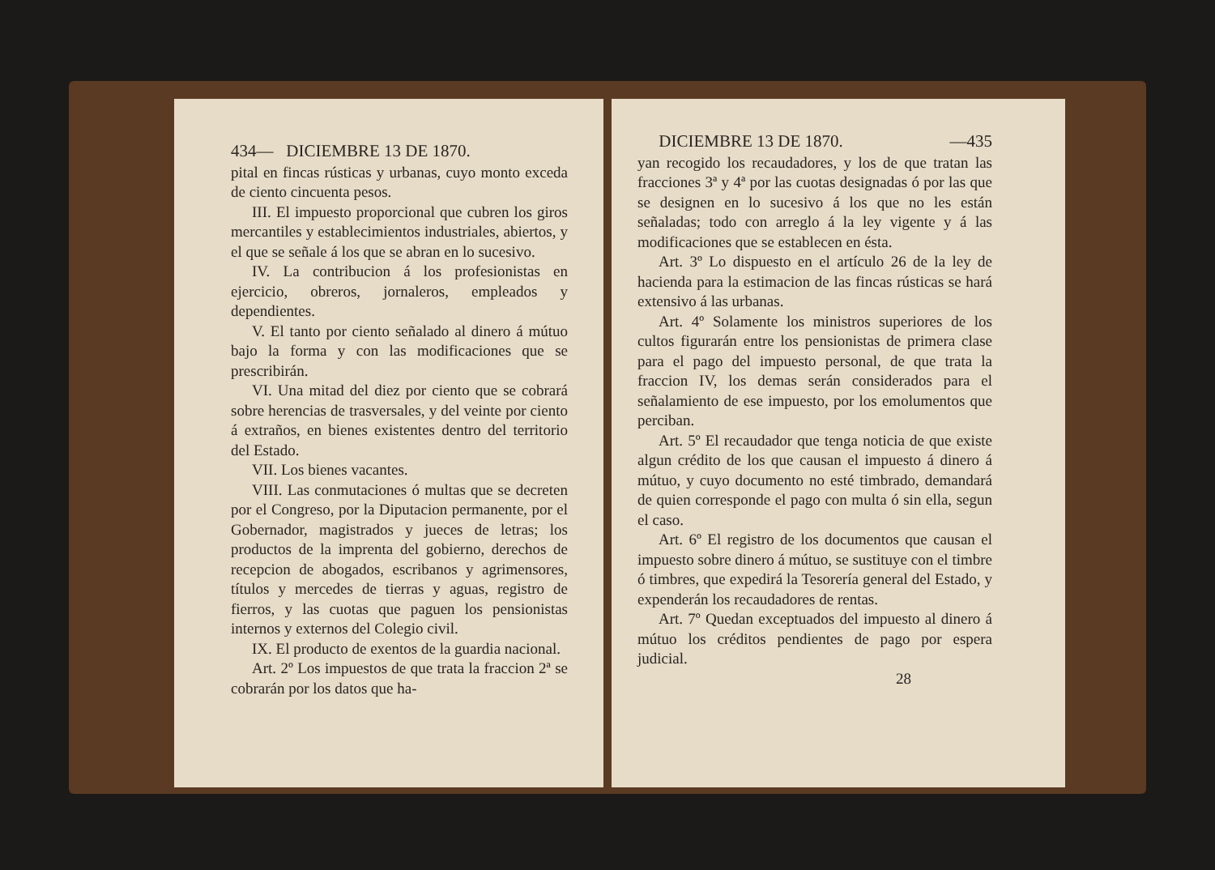434— DICIEMBRE 13 DE 1870.
pital en fincas rústicas y urbanas, cuyo monto exceda de ciento cincuenta pesos.
III. El impuesto proporcional que cubren los giros mercantiles y establecimientos industriales, abiertos, y el que se señale á los que se abran en lo sucesivo.
IV. La contribucion á los profesionistas en ejercicio, obreros, jornaleros, empleados y dependientes.
V. El tanto por ciento señalado al dinero á mútuo bajo la forma y con las modificaciones que se prescribirán.
VI. Una mitad del diez por ciento que se cobrará sobre herencias de trasversales, y del veinte por ciento á extraños, en bienes existentes dentro del territorio del Estado.
VII. Los bienes vacantes.
VIII. Las conmutaciones ó multas que se decreten por el Congreso, por la Diputacion permanente, por el Gobernador, magistrados y jueces de letras; los productos de la imprenta del gobierno, derechos de recepcion de abogados, escribanos y agrimensores, títulos y mercedes de tierras y aguas, registro de fierros, y las cuotas que paguen los pensionistas internos y externos del Colegio civil.
IX. El producto de exentos de la guardia nacional.
Art. 2º Los impuestos de que trata la fraccion 2ª se cobrarán por los datos que ha-
DICIEMBRE 13 DE 1870. —435
yan recogido los recaudadores, y los de que tratan las fracciones 3ª y 4ª por las cuotas designadas ó por las que se designen en lo sucesivo á los que no les están señaladas; todo con arreglo á la ley vigente y á las modificaciones que se establecen en ésta.
Art. 3º Lo dispuesto en el artículo 26 de la ley de hacienda para la estimacion de las fincas rústicas se hará extensivo á las urbanas.
Art. 4º Solamente los ministros superiores de los cultos figurarán entre los pensionistas de primera clase para el pago del impuesto personal, de que trata la fraccion IV, los demas serán considerados para el señalamiento de ese impuesto, por los emolumentos que perciban.
Art. 5º El recaudador que tenga noticia de que existe algun crédito de los que causan el impuesto á dinero á mútuo, y cuyo documento no esté timbrado, demandará de quien corresponde el pago con multa ó sin ella, segun el caso.
Art. 6º El registro de los documentos que causan el impuesto sobre dinero á mútuo, se sustituye con el timbre ó timbres, que expedirá la Tesorería general del Estado, y expenderán los recaudadores de rentas.
Art. 7º Quedan exceptuados del impuesto al dinero á mútuo los créditos pendientes de pago por espera judicial.
28